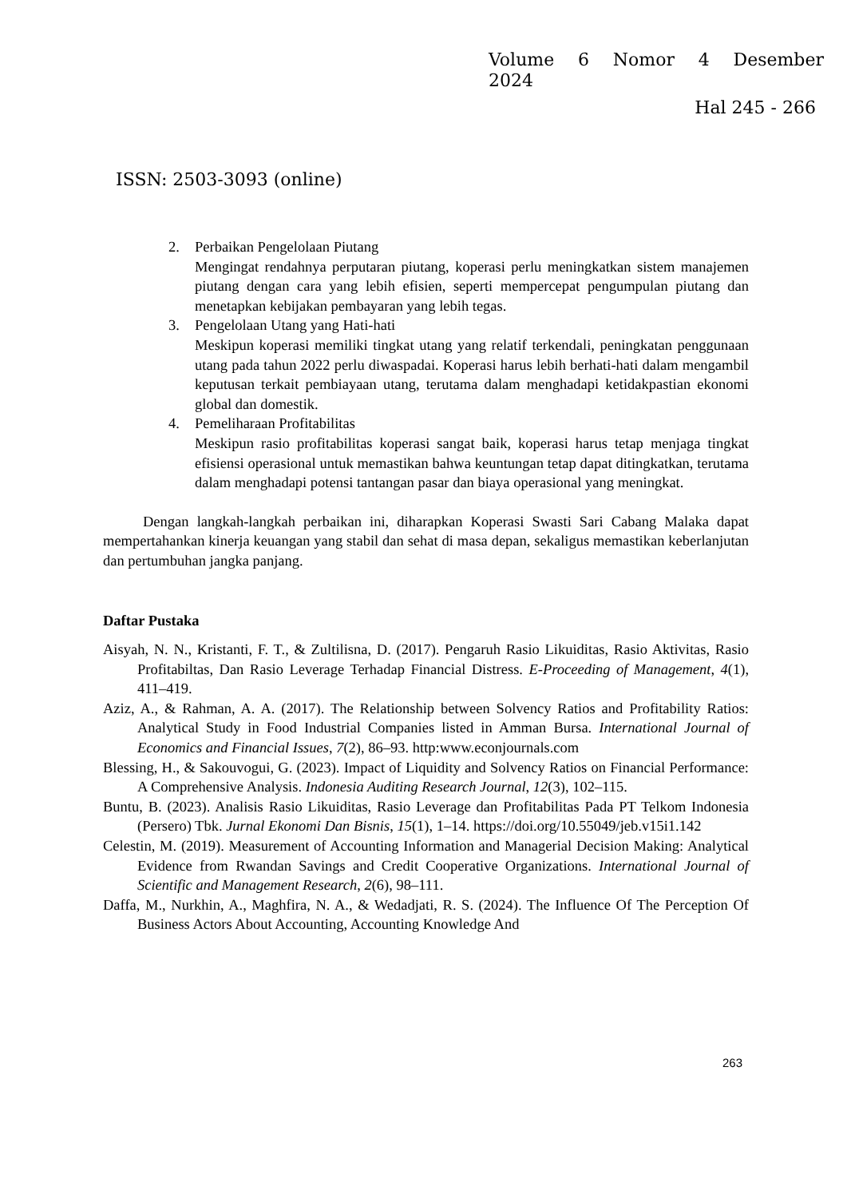Volume 6 Nomor 4 Desember
2024
Hal 245 - 266
ISSN: 2503-3093 (online)
2. Perbaikan Pengelolaan Piutang
Mengingat rendahnya perputaran piutang, koperasi perlu meningkatkan sistem manajemen piutang dengan cara yang lebih efisien, seperti mempercepat pengumpulan piutang dan menetapkan kebijakan pembayaran yang lebih tegas.
3. Pengelolaan Utang yang Hati-hati
Meskipun koperasi memiliki tingkat utang yang relatif terkendali, peningkatan penggunaan utang pada tahun 2022 perlu diwaspadai. Koperasi harus lebih berhati-hati dalam mengambil keputusan terkait pembiayaan utang, terutama dalam menghadapi ketidakpastian ekonomi global dan domestik.
4. Pemeliharaan Profitabilitas
Meskipun rasio profitabilitas koperasi sangat baik, koperasi harus tetap menjaga tingkat efisiensi operasional untuk memastikan bahwa keuntungan tetap dapat ditingkatkan, terutama dalam menghadapi potensi tantangan pasar dan biaya operasional yang meningkat.
Dengan langkah-langkah perbaikan ini, diharapkan Koperasi Swasti Sari Cabang Malaka dapat mempertahankan kinerja keuangan yang stabil dan sehat di masa depan, sekaligus memastikan keberlanjutan dan pertumbuhan jangka panjang.
Daftar Pustaka
Aisyah, N. N., Kristanti, F. T., & Zultilisna, D. (2017). Pengaruh Rasio Likuiditas, Rasio Aktivitas, Rasio Profitabiltas, Dan Rasio Leverage Terhadap Financial Distress. E-Proceeding of Management, 4(1), 411–419.
Aziz, A., & Rahman, A. A. (2017). The Relationship between Solvency Ratios and Profitability Ratios: Analytical Study in Food Industrial Companies listed in Amman Bursa. International Journal of Economics and Financial Issues, 7(2), 86–93. http:www.econjournals.com
Blessing, H., & Sakouvogui, G. (2023). Impact of Liquidity and Solvency Ratios on Financial Performance: A Comprehensive Analysis. Indonesia Auditing Research Journal, 12(3), 102–115.
Buntu, B. (2023). Analisis Rasio Likuiditas, Rasio Leverage dan Profitabilitas Pada PT Telkom Indonesia (Persero) Tbk. Jurnal Ekonomi Dan Bisnis, 15(1), 1–14. https://doi.org/10.55049/jeb.v15i1.142
Celestin, M. (2019). Measurement of Accounting Information and Managerial Decision Making: Analytical Evidence from Rwandan Savings and Credit Cooperative Organizations. International Journal of Scientific and Management Research, 2(6), 98–111.
Daffa, M., Nurkhin, A., Maghfira, N. A., & Wedadjati, R. S. (2024). The Influence Of The Perception Of Business Actors About Accounting, Accounting Knowledge And
263